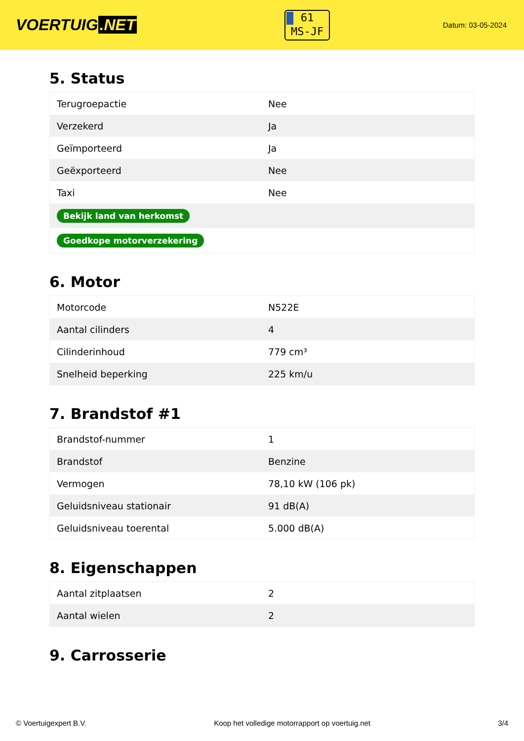VOERTUIG.NET
61
MS-JF
Datum: 03-05-2024
5. Status
| Terugroepactie | Nee |
| Verzekerd | Ja |
| Geïmporteerd | Ja |
| Geëxporteerd | Nee |
| Taxi | Nee |
| Bekijk land van herkomst | |
| Goedkope motorverzekering | |
6. Motor
| Motorcode | N522E |
| Aantal cilinders | 4 |
| Cilinderinhoud | 779 cm³ |
| Snelheid beperking | 225 km/u |
7. Brandstof #1
| Brandstof-nummer | 1 |
| Brandstof | Benzine |
| Vermogen | 78,10 kW (106 pk) |
| Geluidsniveau stationair | 91 dB(A) |
| Geluidsniveau toerental | 5.000 dB(A) |
8. Eigenschappen
| Aantal zitplaatsen | 2 |
| Aantal wielen | 2 |
9. Carrosserie
© Voertuigexpert B.V. Koop het volledige motorrapport op voertuig.net 3/4